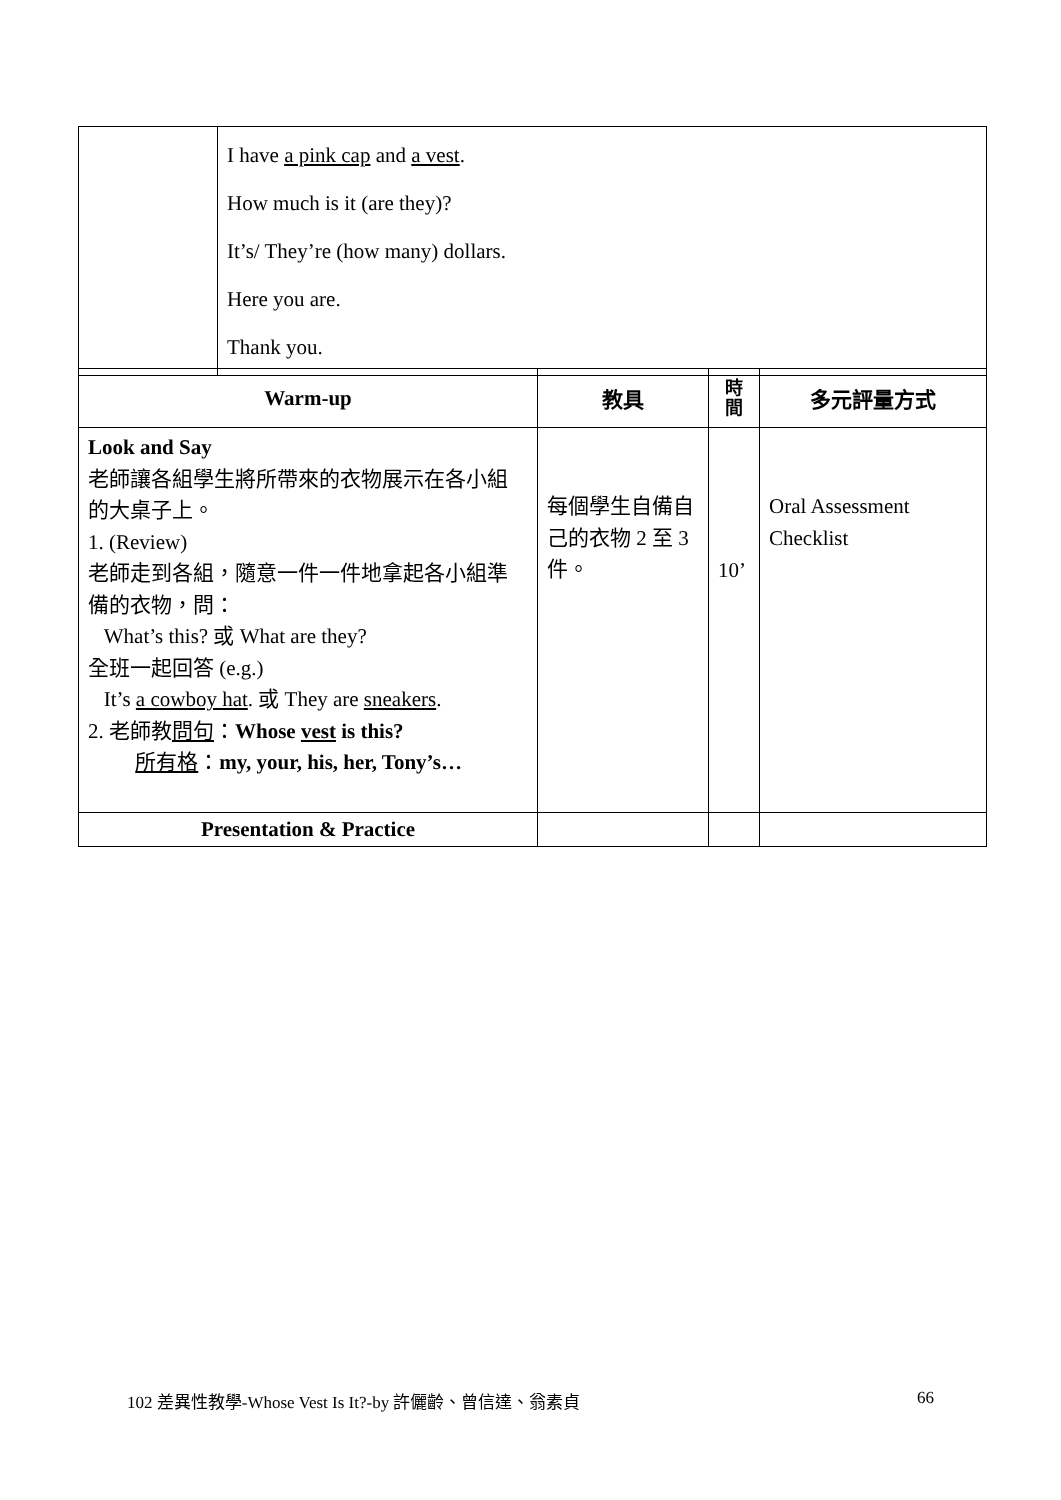| | I have a pink cap and a vest . How much is it (are they)? It’s/ They’re (how many) dollars. Here you are. Thank you. |
| Warm-up | 教具 | 時 間 | 多元評量方式 |
| --- | --- | --- | --- |
| Look and Say 老師讓各組學生將所帶來的衣物展示在各小組的大桌子上。 1. (Review) 老師走到各組，隨意一件一件地拿起各小組準備的衣物，問： What’s this? 或 What are they? 全班一起回答 (e.g.) It’s a cowboy hat . 或 They are sneakers . 2. 老師教 問句 ： Whose vest is this? 所有格 ： my, your, his, her, Tony’s… | 每個學生自備自己的衣物 2 至 3 件。 | 10’ | Oral Assessment Checklist |
| Presentation & Practice | | | |
102 差異性教學-Whose Vest Is It?-by 許儷齡、曾信達、翁素貞
66